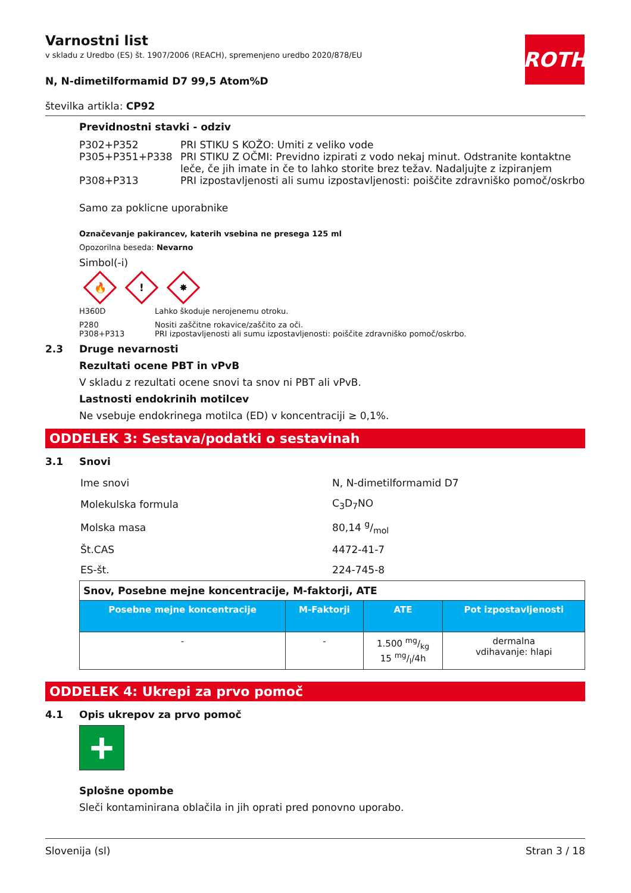ROTH
Varnostni list
v skladu z Uredbo (ES) št. 1907/2006 (REACH), spremenjeno uredbo 2020/878/EU
N, N-dimetilformamid D7 99,5 Atom%D
številka artikla: CP92
Previdnostni stavki - odziv
| P302+P352 | PRI STIKU S KOŽO: Umiti z veliko vode |
| P305+P351+P338 | PRI STIKU Z OČMI: Previdno izpirati z vodo nekaj minut. Odstranite kontaktne leče, če jih imate in če to lahko storite brez težav. Nadaljujte z izpiranjem |
| P308+P313 | PRI izpostavljenosti ali sumu izpostavljenosti: poiščite zdravniško pomoč/oskrbo |
Samo za poklicne uporabnike
Označevanje pakirancev, katerih vsebina ne presega 125 ml
Opozorilna beseda: Nevarno
Simbol(-i)
🔥
!
✸
| H360D | Lahko škoduje nerojenemu otroku. |
| P280 | Nositi zaščitne rokavice/zaščito za oči. |
| P308+P313 | PRI izpostavljenosti ali sumu izpostavljenosti: poiščite zdravniško pomoč/oskrbo. |
2.3 Druge nevarnosti
Rezultati ocene PBT in vPvB
V skladu z rezultati ocene snovi ta snov ni PBT ali vPvB.
Lastnosti endokrinih motilcev
Ne vsebuje endokrinega motilca (ED) v koncentraciji ≥ 0,1%.
ODDELEK 3: Sestava/podatki o sestavinah
3.1 Snovi
| Ime snovi | N, N-dimetilformamid D7 |
| Molekulska formula | C<sub>3</sub>D<sub>7</sub>NO |
| Molska masa | 80,14 g/mol |
| Št.CAS | 4472-41-7 |
| ES-št. | 224-745-8 |
| Snov, Posebne mejne koncentracije, M-faktorji, ATE | | | |
| --- | --- | --- | --- |
| Posebne mejne koncentracije | M-Faktorji | ATE | Pot izpostavljenosti |
| - | - | 1.500 mg/kg 15 mg/l/4h | dermalna vdihavanje: hlapi |
ODDELEK 4: Ukrepi za prvo pomoč
4.1 Opis ukrepov za prvo pomoč
+
Splošne opombe
Sleči kontaminirana oblačila in jih oprati pred ponovno uporabo.
Slovenija (sl) Stran 3 / 18